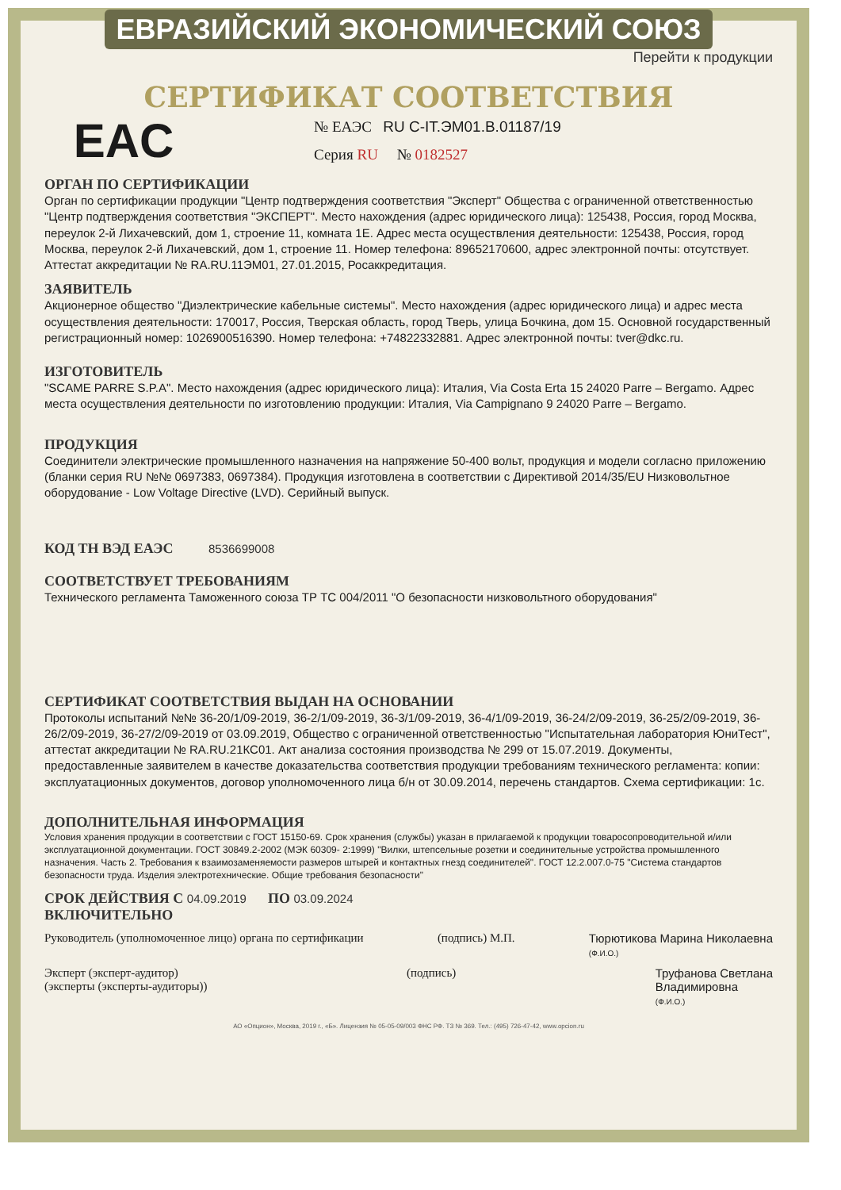ЕВРАЗИЙСКИЙ ЭКОНОМИЧЕСКИЙ СОЮЗ
Перейти к продукции
СЕРТИФИКАТ СООТВЕТСТВИЯ
EAC
№ ЕАЭС RU C-IT.ЭМ01.В.01187/19
Серия RU № 0182527
ОРГАН ПО СЕРТИФИКАЦИИ
Орган по сертификации продукции "Центр подтверждения соответствия "Эксперт" Общества с ограниченной ответственностью "Центр подтверждения соответствия "ЭКСПЕРТ". Место нахождения (адрес юридического лица): 125438, Россия, город Москва, переулок 2-й Лихачевский, дом 1, строение 11, комната 1Е. Адрес места осуществления деятельности: 125438, Россия, город Москва, переулок 2-й Лихачевский, дом 1, строение 11. Номер телефона: 89652170600, адрес электронной почты: отсутствует. Аттестат аккредитации № RA.RU.11ЭМ01, 27.01.2015, Росаккредитация.
ЗАЯВИТЕЛЬ
Акционерное общество "Диэлектрические кабельные системы". Место нахождения (адрес юридического лица) и адрес места осуществления деятельности: 170017, Россия, Тверская область, город Тверь, улица Бочкина, дом 15. Основной государственный регистрационный номер: 1026900516390. Номер телефона: +74822332881. Адрес электронной почты: tver@dkc.ru.
ИЗГОТОВИТЕЛЬ
"SCAME PARRE S.P.A". Место нахождения (адрес юридического лица): Италия, Via Costa Erta 15 24020 Parre – Bergamo. Адрес места осуществления деятельности по изготовлению продукции: Италия, Via Campignano 9 24020 Parre – Bergamo.
ПРОДУКЦИЯ
Соединители электрические промышленного назначения на напряжение 50-400 вольт, продукция и модели согласно приложению (бланки серия RU №№ 0697383, 0697384). Продукция изготовлена в соответствии с Директивой 2014/35/EU Низковольтное оборудование - Low Voltage Directive (LVD). Серийный выпуск.
КОД ТН ВЭД ЕАЭС 8536699008
СООТВЕТСТВУЕТ ТРЕБОВАНИЯМ
Технического регламента Таможенного союза ТР ТС 004/2011 "О безопасности низковольтного оборудования"
СЕРТИФИКАТ СООТВЕТСТВИЯ ВЫДАН НА ОСНОВАНИИ
Протоколы испытаний №№ 36-20/1/09-2019, 36-2/1/09-2019, 36-3/1/09-2019, 36-4/1/09-2019, 36-24/2/09-2019, 36-25/2/09-2019, 36-26/2/09-2019, 36-27/2/09-2019 от 03.09.2019, Общество с ограниченной ответственностью "Испытательная лаборатория ЮниТест", аттестат аккредитации № RA.RU.21КС01. Акт анализа состояния производства № 299 от 15.07.2019. Документы, предоставленные заявителем в качестве доказательства соответствия продукции требованиям технического регламента: копии: эксплуатационных документов, договор уполномоченного лица б/н от 30.09.2014, перечень стандартов. Схема сертификации: 1с.
ДОПОЛНИТЕЛЬНАЯ ИНФОРМАЦИЯ
Условия хранения продукции в соответствии с ГОСТ 15150-69. Срок хранения (службы) указан в прилагаемой к продукции товаросопроводительной и/или эксплуатационной документации. ГОСТ 30849.2-2002 (МЭК 60309- 2:1999) "Вилки, штепсельные розетки и соединительные устройства промышленного назначения. Часть 2. Требования к взаимозаменяемости размеров штырей и контактных гнезд соединителей". ГОСТ 12.2.007.0-75 "Система стандартов безопасности труда. Изделия электротехнические. Общие требования безопасности"
СРОК ДЕЙСТВИЯ С 04.09.2019 ПО 03.09.2024
ВКЛЮЧИТЕЛЬНО
Руководитель (уполномоченное лицо) органа по сертификации
(подпись) М.П. Тюрютикова Марина Николаевна
(Ф.И.О.)
Эксперт (эксперт-аудитор)
(эксперты (эксперты-аудиторы))
(подпись) Труфанова Светлана
Владимировна
(Ф.И.О.)
АО «Опцион», Москва, 2019 г., «Б». Лицензия № 05-05-09/003 ФНС РФ. ТЗ № 369. Тел.: (495) 726-47-42, www.opcion.ru